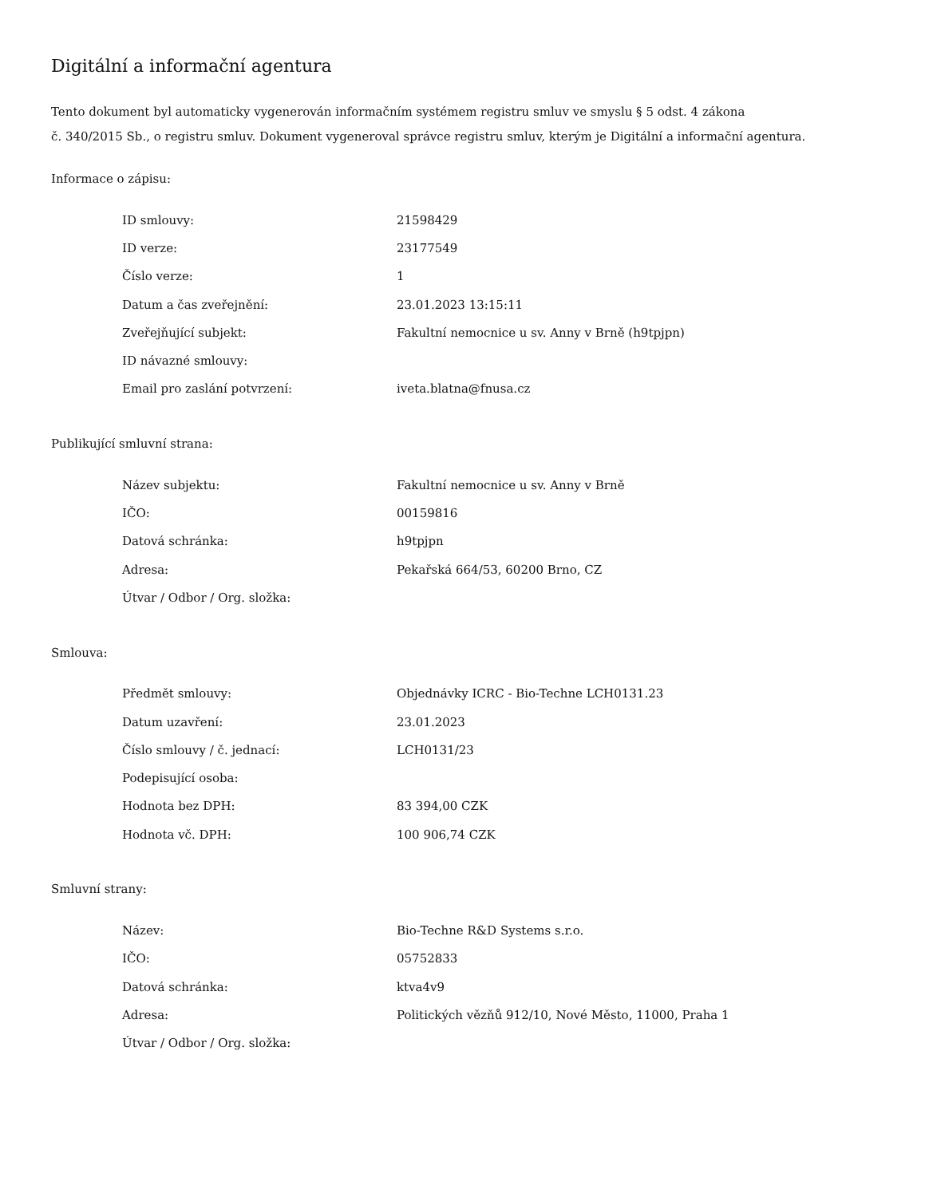Digitální a informační agentura
Tento dokument byl automaticky vygenerován informačním systémem registru smluv ve smyslu § 5 odst. 4 zákona
č. 340/2015 Sb., o registru smluv. Dokument vygeneroval správce registru smluv, kterým je Digitální a informační agentura.
Informace o zápisu:
| ID smlouvy: | 21598429 |
| ID verze: | 23177549 |
| Číslo verze: | 1 |
| Datum a čas zveřejnění: | 23.01.2023 13:15:11 |
| Zveřejňující subjekt: | Fakultní nemocnice u sv. Anny v Brně (h9tpjpn) |
| ID návazné smlouvy: | |
| Email pro zaslání potvrzení: | iveta.blatna@fnusa.cz |
Publikující smluvní strana:
| Název subjektu: | Fakultní nemocnice u sv. Anny v Brně |
| IČO: | 00159816 |
| Datová schránka: | h9tpjpn |
| Adresa: | Pekařská 664/53, 60200 Brno, CZ |
| Útvar / Odbor / Org. složka: | |
Smlouva:
| Předmět smlouvy: | Objednávky ICRC - Bio-Techne LCH0131.23 |
| Datum uzavření: | 23.01.2023 |
| Číslo smlouvy / č. jednací: | LCH0131/23 |
| Podepisující osoba: | |
| Hodnota bez DPH: | 83 394,00 CZK |
| Hodnota vč. DPH: | 100 906,74 CZK |
Smluvní strany:
| Název: | Bio-Techne R&D Systems s.r.o. |
| IČO: | 05752833 |
| Datová schránka: | ktva4v9 |
| Adresa: | Politických vězňů 912/10, Nové Město, 11000, Praha 1 |
| Útvar / Odbor / Org. složka: | |